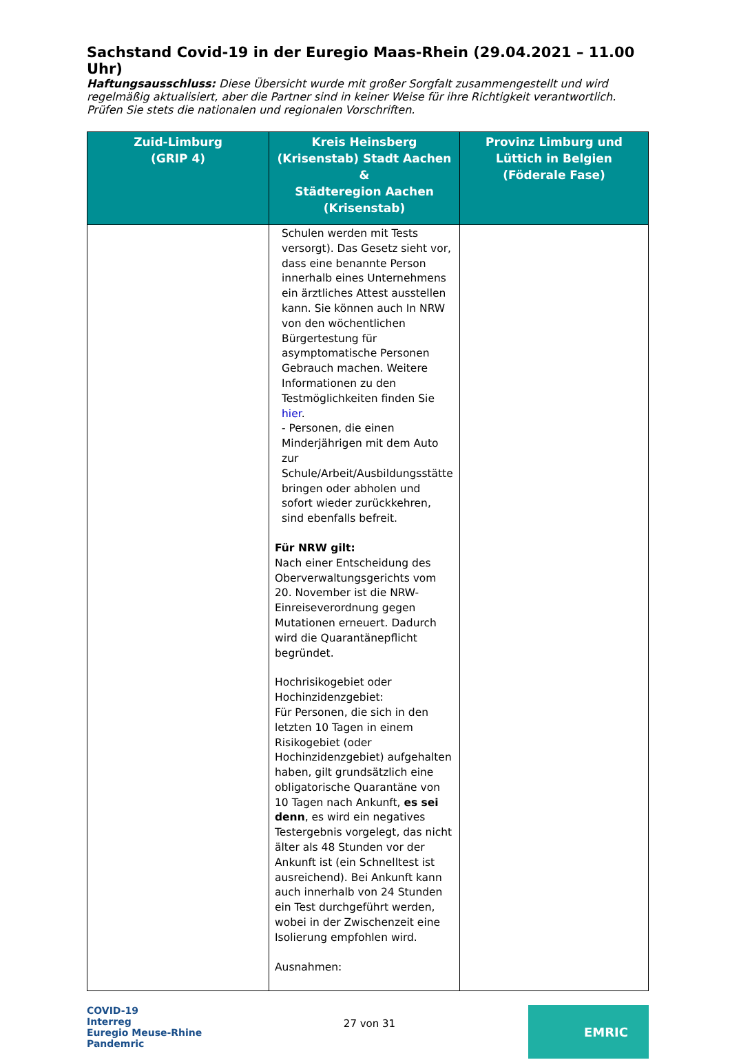Sachstand Covid-19 in der Euregio Maas-Rhein (29.04.2021 – 11.00 Uhr)
Haftungsausschluss: Diese Übersicht wurde mit großer Sorgfalt zusammengestellt und wird regelmäßig aktualisiert, aber die Partner sind in keiner Weise für ihre Richtigkeit verantwortlich. Prüfen Sie stets die nationalen und regionalen Vorschriften.
| Zuid-Limburg (GRIP 4) | Kreis Heinsberg (Krisenstab) Stadt Aachen & Städteregion Aachen (Krisenstab) | Provinz Limburg und Lüttich in Belgien (Föderale Fase) |
| --- | --- | --- |
| | Schulen werden mit Tests versorgt). Das Gesetz sieht vor, dass eine benannte Person innerhalb eines Unternehmens ein ärztliches Attest ausstellen kann. Sie können auch In NRW von den wöchentlichen Bürgertestung für asymptomatische Personen Gebrauch machen. Weitere Informationen zu den Testmöglichkeiten finden Sie hier . - Personen, die einen Minderjährigen mit dem Auto zur Schule/Arbeit/Ausbildungsstätte bringen oder abholen und sofort wieder zurückkehren, sind ebenfalls befreit. Für NRW gilt: Nach einer Entscheidung des Oberverwaltungsgerichts vom 20. November ist die NRW-Einreiseverordnung gegen Mutationen erneuert. Dadurch wird die Quarantänepflicht begründet. Hochrisikogebiet oder Hochinzidenzgebiet: Für Personen, die sich in den letzten 10 Tagen in einem Risikogebiet (oder Hochinzidenzgebiet) aufgehalten haben, gilt grundsätzlich eine obligatorische Quarantäne von 10 Tagen nach Ankunft, es sei denn , es wird ein negatives Testergebnis vorgelegt, das nicht älter als 48 Stunden vor der Ankunft ist (ein Schnelltest ist ausreichend). Bei Ankunft kann auch innerhalb von 24 Stunden ein Test durchgeführt werden, wobei in der Zwischenzeit eine Isolierung empfohlen wird. Ausnahmen: | |
COVID-19
Interreg
Euregio Meuse-Rhine
Pandemric
27 von 31
EMRIC